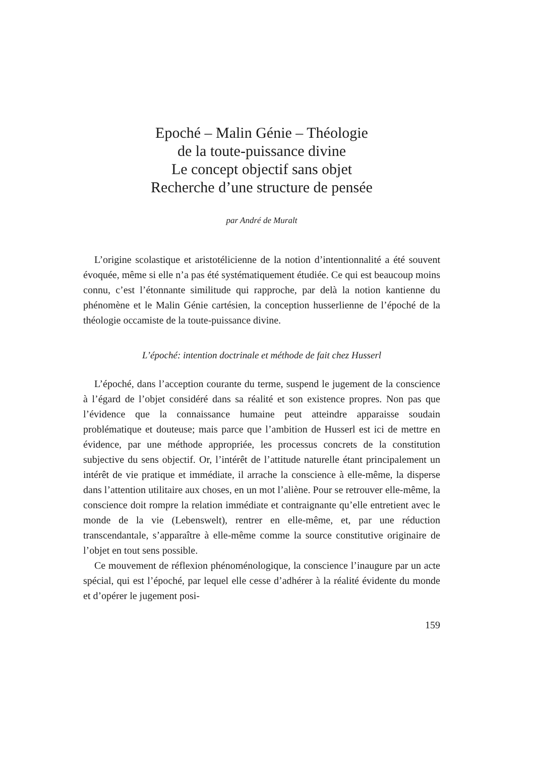Epoché – Malin Génie – Théologie
de la toute-puissance divine
Le concept objectif sans objet
Recherche d’une structure de pensée
par André de Muralt
L’origine scolastique et aristotélicienne de la notion d’intention­nalité a été souvent évoquée, même si elle n’a pas été systématique­ment étudiée. Ce qui est beaucoup moins connu, c’est l’étonnante similitude qui rapproche, par delà la notion kantienne du phénomène et le Malin Génie cartésien, la conception husserlienne de l’époché de la théologie occamiste de la toute-puissance divine.
L’époché: intention doctrinale et méthode de fait chez Husserl
L’époché, dans l’acception courante du terme, suspend le juge­ment de la conscience à l’égard de l’objet considéré dans sa réalité et son existence propres. Non pas que l’évidence que la connaissance humaine peut atteindre apparaisse soudain problématique et dou­teuse; mais parce que l’ambition de Husserl est ici de mettre en évi­dence, par une méthode appropriée, les processus concrets de la constitution subjective du sens objectif. Or, l’intérêt de l’attitude naturelle étant principalement un intérêt de vie pratique et immé­diate, il arrache la conscience à elle-même, la disperse dans l’attention utilitaire aux choses, en un mot l’aliène. Pour se retrouver elle-même, la conscience doit rompre la relation immédiate et contraignante qu’elle entretient avec le monde de la vie (Lebenswelt), rentrer en elle-même, et, par une réduction transcendantale, s’apparaître à elle-même comme la source constitutive originaire de l’objet en tout sens possible.
Ce mouvement de réflexion phénoménologique, la conscience l’inau­gure par un acte spécial, qui est l’époché, par lequel elle cesse d’ad­hérer à la réalité évidente du monde et d’opérer le jugement posi-
159